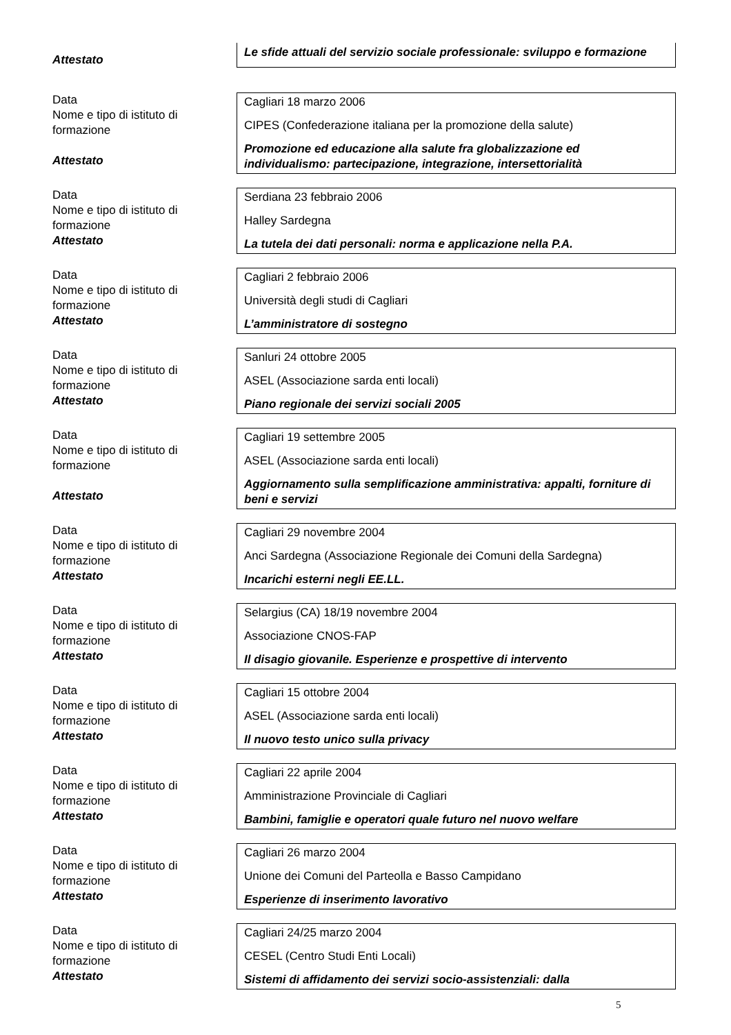Attestato
Le sfide attuali del servizio sociale professionale: sviluppo e formazione
Data
Nome e tipo di istituto di formazione
Attestato
Cagliari 18 marzo 2006
CIPES (Confederazione italiana per la promozione della salute)
Promozione ed educazione alla salute fra globalizzazione ed individualismo: partecipazione, integrazione, intersettorialità
Data
Nome e tipo di istituto di formazione
Attestato
Serdiana 23 febbraio 2006
Halley Sardegna
La tutela dei dati personali: norma e applicazione nella P.A.
Data
Nome e tipo di istituto di formazione
Attestato
Cagliari 2 febbraio 2006
Università degli studi di Cagliari
L’amministratore di sostegno
Data
Nome e tipo di istituto di formazione
Attestato
Sanluri 24 ottobre 2005
ASEL (Associazione sarda enti locali)
Piano regionale dei servizi sociali 2005
Data
Nome e tipo di istituto di formazione
Attestato
Cagliari 19 settembre 2005
ASEL (Associazione sarda enti locali)
Aggiornamento sulla semplificazione amministrativa: appalti, forniture di beni e servizi
Data
Nome e tipo di istituto di formazione
Attestato
Cagliari 29 novembre 2004
Anci Sardegna (Associazione Regionale dei Comuni della Sardegna)
Incarichi esterni negli EE.LL.
Data
Nome e tipo di istituto di formazione
Attestato
Selargius (CA) 18/19 novembre 2004
Associazione CNOS-FAP
Il disagio giovanile. Esperienze e prospettive di intervento
Data
Nome e tipo di istituto di formazione
Attestato
Cagliari 15 ottobre 2004
ASEL (Associazione sarda enti locali)
Il nuovo testo unico sulla privacy
Data
Nome e tipo di istituto di formazione
Attestato
Cagliari 22 aprile 2004
Amministrazione Provinciale di Cagliari
Bambini, famiglie e operatori quale futuro nel nuovo welfare
Data
Nome e tipo di istituto di formazione
Attestato
Cagliari 26 marzo 2004
Unione dei Comuni del Parteolla e Basso Campidano
Esperienze di inserimento lavorativo
Data
Nome e tipo di istituto di formazione
Attestato
Cagliari 24/25 marzo 2004
CESEL (Centro Studi Enti Locali)
Sistemi di affidamento dei servizi socio-assistenziali: dalla
5